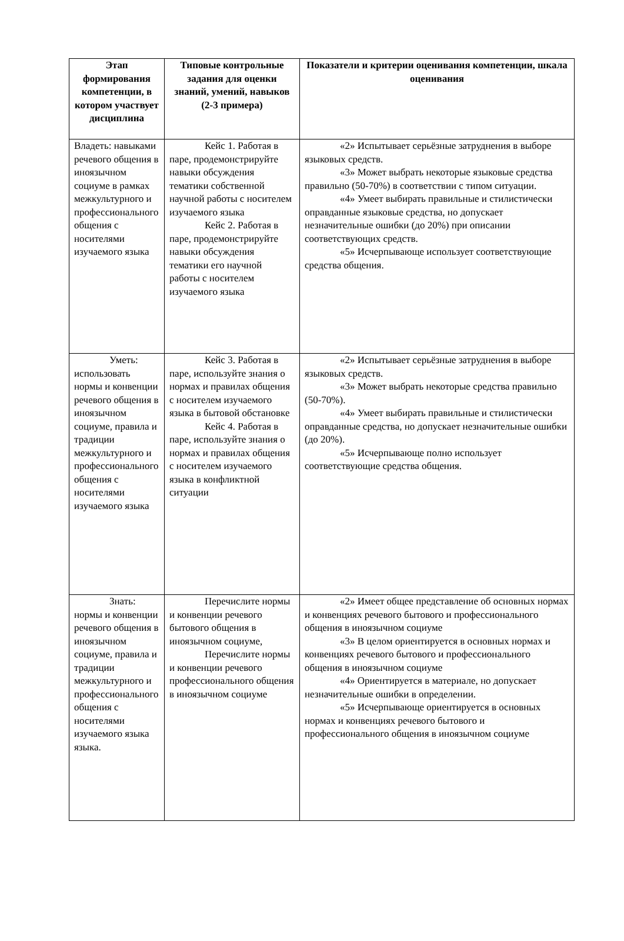| Этап формирования компетенции, в котором участвует дисциплина | Типовые контрольные задания для оценки знаний, умений, навыков (2-3 примера) | Показатели и критерии оценивания компетенции, шкала оценивания |
| --- | --- | --- |
| Владеть: навыками речевого общения в иноязычном социуме в рамках межкультурного и профессионального общения с носителями изучаемого языка | Кейс 1. Работая в паре, продемонстрируйте навыки обсуждения тематики собственной научной работы с носителем изучаемого языка Кейс 2. Работая в паре, продемонстрируйте навыки обсуждения тематики его научной работы с носителем изучаемого языка | «2» Испытывает серьёзные затруднения в выборе языковых средств. «3» Может выбрать некоторые языковые средства правильно (50-70%) в соответствии с типом ситуации. «4» Умеет выбирать правильные и стилистически оправданные языковые средства, но допускает незначительные ошибки (до 20%) при описании соответствующих средств. «5» Исчерпывающе использует соответствующие средства общения. |
| Уметь: использовать нормы и конвенции речевого общения в иноязычном социуме, правила и традиции межкультурного и профессионального общения с носителями изучаемого языка | Кейс 3. Работая в паре, используйте знания о нормах и правилах общения с носителем изучаемого языка в бытовой обстановке Кейс 4. Работая в паре, используйте знания о нормах и правилах общения с носителем изучаемого языка в конфликтной ситуации | «2» Испытывает серьёзные затруднения в выборе языковых средств. «3» Может выбрать некоторые средства правильно (50-70%). «4» Умеет выбирать правильные и стилистически оправданные средства, но допускает незначительные ошибки (до 20%). «5» Исчерпывающе полно использует соответствующие средства общения. |
| Знать: нормы и конвенции речевого общения в иноязычном социуме, правила и традиции межкультурного и профессионального общения с носителями изучаемого языка языка. | Перечислите нормы и конвенции речевого бытового общения в иноязычном социуме, Перечислите нормы и конвенции речевого профессионального общения в иноязычном социуме | «2» Имеет общее представление об основных нормах и конвенциях речевого бытового и профессионального общения в иноязычном социуме «3» В целом ориентируется в основных нормах и конвенциях речевого бытового и профессионального общения в иноязычном социуме «4» Ориентируется в материале, но допускает незначительные ошибки в определении. «5» Исчерпывающе ориентируется в основных нормах и конвенциях речевого бытового и профессионального общения в иноязычном социуме |